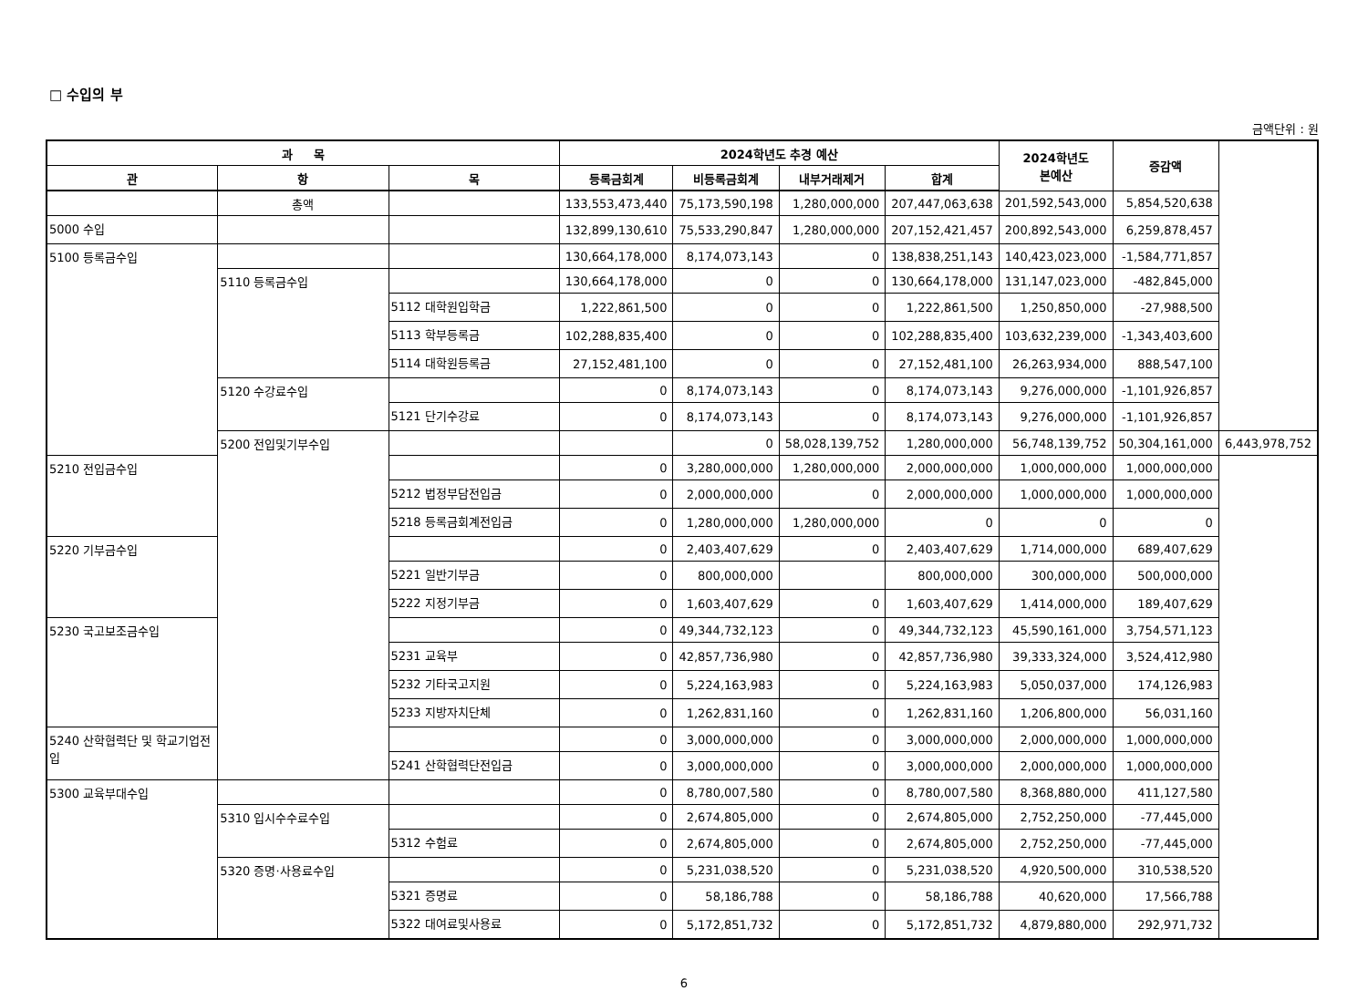□ 수입의 부
금액단위 : 원
| 과 목 | | | 2024학년도 추경 예산 | | | | 2024학년도 본예산 | 증감액 | |
| --- | --- | --- | --- | --- | --- | --- | --- | --- | --- |
| 관 | 항 | 목 | 등록금회계 | 비등록금회계 | 내부거래제거 | 합계 | | | |
| | 총액 | | 133,553,473,440 | 75,173,590,198 | 1,280,000,000 | 207,447,063,638 | 201,592,543,000 | 5,854,520,638 | |
| 5000 수입 | | | 132,899,130,610 | 75,533,290,847 | 1,280,000,000 | 207,152,421,457 | 200,892,543,000 | 6,259,878,457 | |
| 5100 등록금수입 | | | 130,664,178,000 | 8,174,073,143 | 0 | 138,838,251,143 | 140,423,023,000 | -1,584,771,857 | |
| | 5110 등록금수입 | | 130,664,178,000 | 0 | 0 | 130,664,178,000 | 131,147,023,000 | -482,845,000 | |
| | | 5112 대학원입학금 | 1,222,861,500 | 0 | 0 | 1,222,861,500 | 1,250,850,000 | -27,988,500 | |
| | | 5113 학부등록금 | 102,288,835,400 | 0 | 0 | 102,288,835,400 | 103,632,239,000 | -1,343,403,600 | |
| | | 5114 대학원등록금 | 27,152,481,100 | 0 | 0 | 27,152,481,100 | 26,263,934,000 | 888,547,100 | |
| | 5120 수강료수입 | | 0 | 8,174,073,143 | 0 | 8,174,073,143 | 9,276,000,000 | -1,101,926,857 | |
| | | 5121 단기수강료 | 0 | 8,174,073,143 | 0 | 8,174,073,143 | 9,276,000,000 | -1,101,926,857 | |
| | 5200 전입및기부수입 | | | 0 | 58,028,139,752 | 1,280,000,000 | 56,748,139,752 | 50,304,161,000 | 6,443,978,752 |
| 5210 전입금수입 | | | 0 | 3,280,000,000 | 1,280,000,000 | 2,000,000,000 | 1,000,000,000 | 1,000,000,000 | |
| | | 5212 법정부담전입금 | 0 | 2,000,000,000 | 0 | 2,000,000,000 | 1,000,000,000 | 1,000,000,000 | |
| | | 5218 등록금회계전입금 | 0 | 1,280,000,000 | 1,280,000,000 | 0 | 0 | 0 | |
| 5220 기부금수입 | | | 0 | 2,403,407,629 | 0 | 2,403,407,629 | 1,714,000,000 | 689,407,629 | |
| | | 5221 일반기부금 | 0 | 800,000,000 | | 800,000,000 | 300,000,000 | 500,000,000 | |
| | | 5222 지정기부금 | 0 | 1,603,407,629 | 0 | 1,603,407,629 | 1,414,000,000 | 189,407,629 | |
| 5230 국고보조금수입 | | | 0 | 49,344,732,123 | 0 | 49,344,732,123 | 45,590,161,000 | 3,754,571,123 | |
| | | 5231 교육부 | 0 | 42,857,736,980 | 0 | 42,857,736,980 | 39,333,324,000 | 3,524,412,980 | |
| | | 5232 기타국고지원 | 0 | 5,224,163,983 | 0 | 5,224,163,983 | 5,050,037,000 | 174,126,983 | |
| | | 5233 지방자치단체 | 0 | 1,262,831,160 | 0 | 1,262,831,160 | 1,206,800,000 | 56,031,160 | |
| 5240 산학협력단 및 학교기업전입 | | | 0 | 3,000,000,000 | 0 | 3,000,000,000 | 2,000,000,000 | 1,000,000,000 | |
| | | 5241 산학협력단전입금 | 0 | 3,000,000,000 | 0 | 3,000,000,000 | 2,000,000,000 | 1,000,000,000 | |
| 5300 교육부대수입 | | | 0 | 8,780,007,580 | 0 | 8,780,007,580 | 8,368,880,000 | 411,127,580 | |
| | 5310 입시수수료수입 | | 0 | 2,674,805,000 | 0 | 2,674,805,000 | 2,752,250,000 | -77,445,000 | |
| | | 5312 수험료 | 0 | 2,674,805,000 | 0 | 2,674,805,000 | 2,752,250,000 | -77,445,000 | |
| | 5320 증명·사용료수입 | | 0 | 5,231,038,520 | 0 | 5,231,038,520 | 4,920,500,000 | 310,538,520 | |
| | | 5321 증명료 | 0 | 58,186,788 | 0 | 58,186,788 | 40,620,000 | 17,566,788 | |
| | | 5322 대여료및사용료 | 0 | 5,172,851,732 | 0 | 5,172,851,732 | 4,879,880,000 | 292,971,732 | |
6